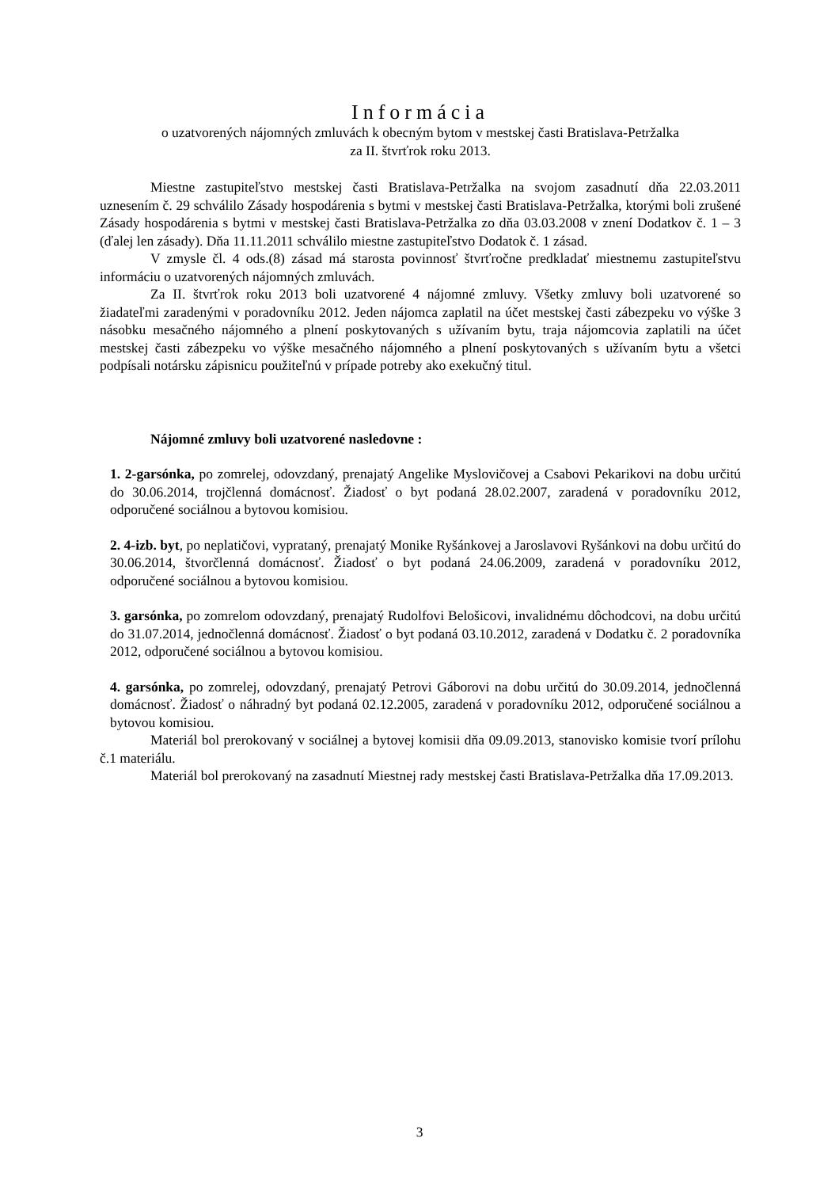Informácia
o uzatvorených nájomných zmluvách k obecným bytom v mestskej časti Bratislava-Petržalka
za II. štvrťrok roku 2013.
Miestne zastupiteľstvo mestskej časti Bratislava-Petržalka na svojom zasadnutí dňa 22.03.2011 uznesením č. 29 schválilo Zásady hospodárenia s bytmi v mestskej časti Bratislava-Petržalka, ktorými boli zrušené Zásady hospodárenia s bytmi v mestskej časti Bratislava-Petržalka zo dňa 03.03.2008 v znení Dodatkov č. 1 – 3 (ďalej len zásady). Dňa 11.11.2011 schválilo miestne zastupiteľstvo Dodatok č. 1 zásad.
V zmysle čl. 4 ods.(8) zásad má starosta povinnosť štvrťročne predkladať miestnemu zastupiteľstvu informáciu o uzatvorených nájomných zmluvách.
Za II. štvrťrok roku 2013 boli uzatvorené 4 nájomné zmluvy. Všetky zmluvy boli uzatvorené so žiadateľmi zaradenými v poradovníku 2012. Jeden nájomca zaplatil na účet mestskej časti zábezpeku vo výške 3 násobku mesačného nájomného a plnení poskytovaných s užívaním bytu, traja nájomcovia zaplatili na účet mestskej časti zábezpeku vo výške mesačného nájomného a plnení poskytovaných s užívaním bytu a všetci podpísali notársku zápisnicu použiteľnú v prípade potreby ako exekučný titul.
Nájomné zmluvy boli uzatvorené nasledovne :
1. 2-garsónka, po zomrelej, odovzdaný, prenajatý Angelike Myslovičovej a Csabovi Pekarikovi na dobu určitú do 30.06.2014, trojčlenná domácnosť. Žiadosť o byt podaná 28.02.2007, zaradená v poradovníku 2012, odporučené sociálnou a bytovou komisiou.
2. 4-izb. byt, po neplatičovi, vyprataný, prenajatý Monike Ryšánkovej a Jaroslavovi Ryšánkovi na dobu určitú do 30.06.2014, štvorčlenná domácnosť. Žiadosť o byt podaná 24.06.2009, zaradená v poradovníku 2012, odporučené sociálnou a bytovou komisiou.
3. garsónka, po zomrelom odovzdaný, prenajatý Rudolfovi Belošicovi, invalidnému dôchodcovi, na dobu určitú do 31.07.2014, jednočlenná domácnosť. Žiadosť o byt podaná 03.10.2012, zaradená v Dodatku č. 2 poradovníka 2012, odporučené sociálnou a bytovou komisiou.
4. garsónka, po zomrelej, odovzdaný, prenajatý Petrovi Gáborovi na dobu určitú do 30.09.2014, jednočlenná domácnosť. Žiadosť o náhradný byt podaná 02.12.2005, zaradená v poradovníku 2012, odporučené sociálnou a bytovou komisiou.
Materiál bol prerokovaný v sociálnej a bytovej komisii dňa 09.09.2013, stanovisko komisie tvorí prílohu č.1 materiálu.
Materiál bol prerokovaný na zasadnutí Miestnej rady mestskej časti Bratislava-Petržalka dňa 17.09.2013.
3